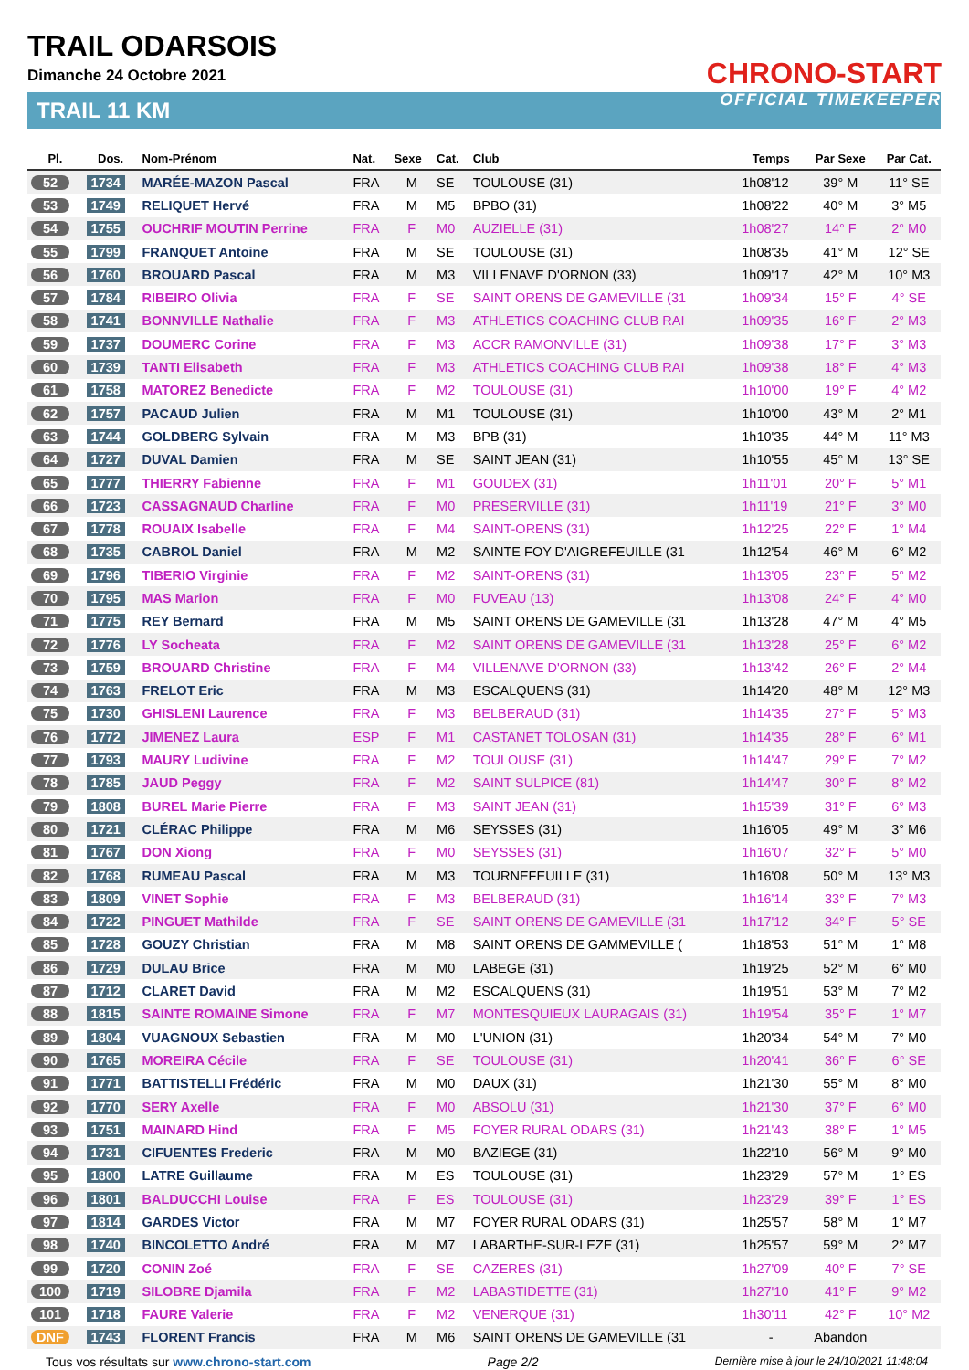TRAIL ODARSOIS
Dimanche 24 Octobre 2021
TRAIL 11 KM
CHRONO-START
OFFICIAL TIMEKEEPER
| Pl. | Dos. | Nom-Prénom | Nat. | Sexe | Cat. | Club | Temps | Par Sexe | Par Cat. |
| --- | --- | --- | --- | --- | --- | --- | --- | --- | --- |
| 52 | 1734 | MARÉE-MAZON Pascal | FRA | M | SE | TOULOUSE (31) | 1h08'12 | 39° M | 11° SE |
| 53 | 1749 | RELIQUET Hervé | FRA | M | M5 | BPBO (31) | 1h08'22 | 40° M | 3° M5 |
| 54 | 1755 | OUCHRIF MOUTIN Perrine | FRA | F | M0 | AUZIELLE (31) | 1h08'27 | 14° F | 2° M0 |
| 55 | 1799 | FRANQUET Antoine | FRA | M | SE | TOULOUSE (31) | 1h08'35 | 41° M | 12° SE |
| 56 | 1760 | BROUARD Pascal | FRA | M | M3 | VILLENAVE D'ORNON (33) | 1h09'17 | 42° M | 10° M3 |
| 57 | 1784 | RIBEIRO Olivia | FRA | F | SE | SAINT ORENS DE GAMEVILLE (31 | 1h09'34 | 15° F | 4° SE |
| 58 | 1741 | BONNVILLE Nathalie | FRA | F | M3 | ATHLETICS COACHING CLUB RAI | 1h09'35 | 16° F | 2° M3 |
| 59 | 1737 | DOUMERC Corine | FRA | F | M3 | ACCR RAMONVILLE (31) | 1h09'38 | 17° F | 3° M3 |
| 60 | 1739 | TANTI Elisabeth | FRA | F | M3 | ATHLETICS COACHING CLUB RAI | 1h09'38 | 18° F | 4° M3 |
| 61 | 1758 | MATOREZ Benedicte | FRA | F | M2 | TOULOUSE (31) | 1h10'00 | 19° F | 4° M2 |
| 62 | 1757 | PACAUD Julien | FRA | M | M1 | TOULOUSE (31) | 1h10'00 | 43° M | 2° M1 |
| 63 | 1744 | GOLDBERG Sylvain | FRA | M | M3 | BPB (31) | 1h10'35 | 44° M | 11° M3 |
| 64 | 1727 | DUVAL Damien | FRA | M | SE | SAINT JEAN (31) | 1h10'55 | 45° M | 13° SE |
| 65 | 1777 | THIERRY Fabienne | FRA | F | M1 | GOUDEX (31) | 1h11'01 | 20° F | 5° M1 |
| 66 | 1723 | CASSAGNAUD Charline | FRA | F | M0 | PRESERVILLE (31) | 1h11'19 | 21° F | 3° M0 |
| 67 | 1778 | ROUAIX Isabelle | FRA | F | M4 | SAINT-ORENS (31) | 1h12'25 | 22° F | 1° M4 |
| 68 | 1735 | CABROL Daniel | FRA | M | M2 | SAINTE FOY D'AIGREFEUILLE (31 | 1h12'54 | 46° M | 6° M2 |
| 69 | 1796 | TIBERIO Virginie | FRA | F | M2 | SAINT-ORENS (31) | 1h13'05 | 23° F | 5° M2 |
| 70 | 1795 | MAS Marion | FRA | F | M0 | FUVEAU (13) | 1h13'08 | 24° F | 4° M0 |
| 71 | 1775 | REY Bernard | FRA | M | M5 | SAINT ORENS DE GAMEVILLE (31 | 1h13'28 | 47° M | 4° M5 |
| 72 | 1776 | LY Socheata | FRA | F | M2 | SAINT ORENS DE GAMEVILLE (31 | 1h13'28 | 25° F | 6° M2 |
| 73 | 1759 | BROUARD Christine | FRA | F | M4 | VILLENAVE D'ORNON (33) | 1h13'42 | 26° F | 2° M4 |
| 74 | 1763 | FRELOT Eric | FRA | M | M3 | ESCALQUENS (31) | 1h14'20 | 48° M | 12° M3 |
| 75 | 1730 | GHISLENI Laurence | FRA | F | M3 | BELBERAUD (31) | 1h14'35 | 27° F | 5° M3 |
| 76 | 1772 | JIMENEZ Laura | ESP | F | M1 | CASTANET TOLOSAN (31) | 1h14'35 | 28° F | 6° M1 |
| 77 | 1793 | MAURY Ludivine | FRA | F | M2 | TOULOUSE (31) | 1h14'47 | 29° F | 7° M2 |
| 78 | 1785 | JAUD Peggy | FRA | F | M2 | SAINT SULPICE (81) | 1h14'47 | 30° F | 8° M2 |
| 79 | 1808 | BUREL Marie Pierre | FRA | F | M3 | SAINT JEAN (31) | 1h15'39 | 31° F | 6° M3 |
| 80 | 1721 | CLÉRAC Philippe | FRA | M | M6 | SEYSSES (31) | 1h16'05 | 49° M | 3° M6 |
| 81 | 1767 | DON Xiong | FRA | F | M0 | SEYSSES (31) | 1h16'07 | 32° F | 5° M0 |
| 82 | 1768 | RUMEAU Pascal | FRA | M | M3 | TOURNEFEUILLE (31) | 1h16'08 | 50° M | 13° M3 |
| 83 | 1809 | VINET Sophie | FRA | F | M3 | BELBERAUD (31) | 1h16'14 | 33° F | 7° M3 |
| 84 | 1722 | PINGUET Mathilde | FRA | F | SE | SAINT ORENS DE GAMEVILLE (31 | 1h17'12 | 34° F | 5° SE |
| 85 | 1728 | GOUZY Christian | FRA | M | M8 | SAINT ORENS DE GAMMEVILLE ( | 1h18'53 | 51° M | 1° M8 |
| 86 | 1729 | DULAU Brice | FRA | M | M0 | LABEGE (31) | 1h19'25 | 52° M | 6° M0 |
| 87 | 1712 | CLARET David | FRA | M | M2 | ESCALQUENS (31) | 1h19'51 | 53° M | 7° M2 |
| 88 | 1815 | SAINTE ROMAINE Simone | FRA | F | M7 | MONTESQUIEUX LAURAGAIS (31) | 1h19'54 | 35° F | 1° M7 |
| 89 | 1804 | VUAGNOUX Sebastien | FRA | M | M0 | L'UNION (31) | 1h20'34 | 54° M | 7° M0 |
| 90 | 1765 | MOREIRA Cécile | FRA | F | SE | TOULOUSE (31) | 1h20'41 | 36° F | 6° SE |
| 91 | 1771 | BATTISTELLI Frédéric | FRA | M | M0 | DAUX (31) | 1h21'30 | 55° M | 8° M0 |
| 92 | 1770 | SERY Axelle | FRA | F | M0 | ABSOLU (31) | 1h21'30 | 37° F | 6° M0 |
| 93 | 1751 | MAINARD Hind | FRA | F | M5 | FOYER RURAL ODARS (31) | 1h21'43 | 38° F | 1° M5 |
| 94 | 1731 | CIFUENTES Frederic | FRA | M | M0 | BAZIEGE (31) | 1h22'10 | 56° M | 9° M0 |
| 95 | 1800 | LATRE Guillaume | FRA | M | ES | TOULOUSE (31) | 1h23'29 | 57° M | 1° ES |
| 96 | 1801 | BALDUCCHI Louise | FRA | F | ES | TOULOUSE (31) | 1h23'29 | 39° F | 1° ES |
| 97 | 1814 | GARDES Victor | FRA | M | M7 | FOYER RURAL ODARS (31) | 1h25'57 | 58° M | 1° M7 |
| 98 | 1740 | BINCOLETTO André | FRA | M | M7 | LABARTHE-SUR-LEZE (31) | 1h25'57 | 59° M | 2° M7 |
| 99 | 1720 | CONIN Zoé | FRA | F | SE | CAZERES (31) | 1h27'09 | 40° F | 7° SE |
| 100 | 1719 | SILOBRE Djamila | FRA | F | M2 | LABASTIDETTE (31) | 1h27'10 | 41° F | 9° M2 |
| 101 | 1718 | FAURE Valerie | FRA | F | M2 | VENERQUE (31) | 1h30'11 | 42° F | 10° M2 |
| DNF | 1743 | FLORENT Francis | FRA | M | M6 | SAINT ORENS DE GAMEVILLE (31 | - | Abandon | |
Tous vos résultats sur www.chrono-start.com Page 2/2 Dernière mise à jour le 24/10/2021 11:48:04